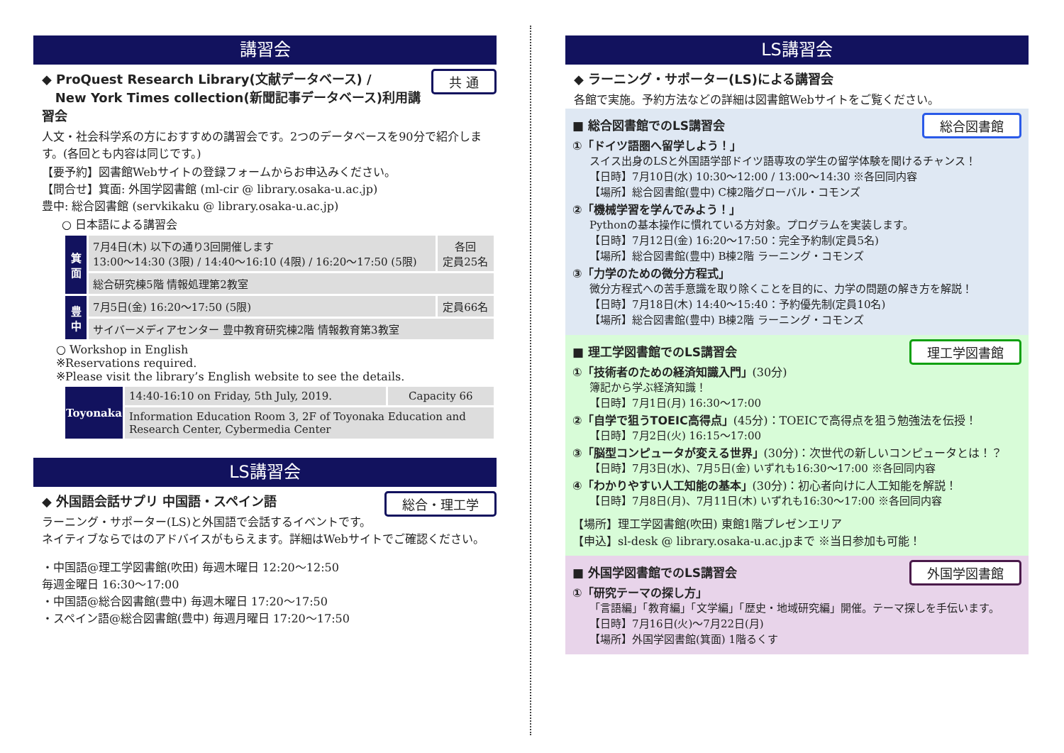講習会
共 通 ◆ ProQuest Research Library(文献データベース) /
New York Times collection(新聞記事データベース)利用講習会
人文・社会科学系の方におすすめの講習会です。2つのデータベースを90分で紹介します。(各回とも内容は同じです。)
【要予約】図書館Webサイトの登録フォームからお申込みください。
【問合せ】箕面: 外国学図書館 (ml-cir @ library.osaka-u.ac.jp)
豊中: 総合図書館 (servkikaku @ library.osaka-u.ac.jp)
○ 日本語による講習会
| 箕面 | 7月4日(木) 以下の通り3回開催します 13:00～14:30 (3限) / 14:40～16:10 (4限) / 16:20～17:50 (5限) | 各回 定員25名 |
| | 総合研究棟5階 情報処理第2教室 | |
| 豊中 | 7月5日(金) 16:20～17:50 (5限) | 定員66名 |
| | サイバーメディアセンター 豊中教育研究棟2階 情報教育第3教室 | |
○ Workshop in English
※Reservations required.
※Please visit the library’s English website to see the details.
| Toyonaka | 14:40-16:10 on Friday, 5th July, 2019. | Capacity 66 |
| | Information Education Room 3, 2F of Toyonaka Education and Research Center, Cybermedia Center | |
LS講習会
総合・理工学 ◆ 外国語会話サプリ 中国語・スペイン語
ラーニング・サポーター(LS)と外国語で会話するイベントです。
ネイティブならではのアドバイスがもらえます。詳細はWebサイトでご確認ください。
・中国語@理工学図書館(吹田) 毎週木曜日 12:20～12:50
毎週金曜日 16:30～17:00
・中国語@総合図書館(豊中) 毎週木曜日 17:20～17:50
・スペイン語@総合図書館(豊中) 毎週月曜日 17:20～17:50
LS講習会
◆ ラーニング・サポーター(LS)による講習会
各館で実施。予約方法などの詳細は図書館Webサイトをご覧ください。
総合図書館
■ 総合図書館でのLS講習会
①「ドイツ語圏へ留学しよう！」
スイス出身のLSと外国語学部ドイツ語専攻の学生の留学体験を聞けるチャンス！
【日時】7月10日(水) 10:30～12:00 / 13:00～14:30 ※各回同内容
【場所】総合図書館(豊中) C棟2階グローバル・コモンズ
②「機械学習を学んでみよう！」
Pythonの基本操作に慣れている方対象。プログラムを実装します。
【日時】7月12日(金) 16:20～17:50：完全予約制(定員5名)
【場所】総合図書館(豊中) B棟2階 ラーニング・コモンズ
③「力学のための微分方程式」
微分方程式への苦手意識を取り除くことを目的に、力学の問題の解き方を解説！
【日時】7月18日(木) 14:40～15:40：予約優先制(定員10名)
【場所】総合図書館(豊中) B棟2階 ラーニング・コモンズ
理工学図書館
■ 理工学図書館でのLS講習会
①「技術者のための経済知識入門」(30分)
簿記から学ぶ経済知識！
【日時】7月1日(月) 16:30～17:00
②「自学で狙うTOEIC高得点」(45分)：TOEICで高得点を狙う勉強法を伝授！
【日時】7月2日(火) 16:15～17:00
③「脳型コンピュータが変える世界」(30分)：次世代の新しいコンピュータとは！？
【日時】7月3日(水)、7月5日(金) いずれも16:30～17:00 ※各回同内容
④「わかりやすい人工知能の基本」(30分)：初心者向けに人工知能を解説！
【日時】7月8日(月)、7月11日(木) いずれも16:30～17:00 ※各回同内容
【場所】理工学図書館(吹田) 東館1階プレゼンエリア
【申込】sl-desk @ library.osaka-u.ac.jpまで ※当日参加も可能！
外国学図書館
■ 外国学図書館でのLS講習会
①「研究テーマの探し方」
「言語編」「教育編」「文学編」「歴史・地域研究編」開催。テーマ探しを手伝います。
【日時】7月16日(火)～7月22日(月)
【場所】外国学図書館(箕面) 1階るくす